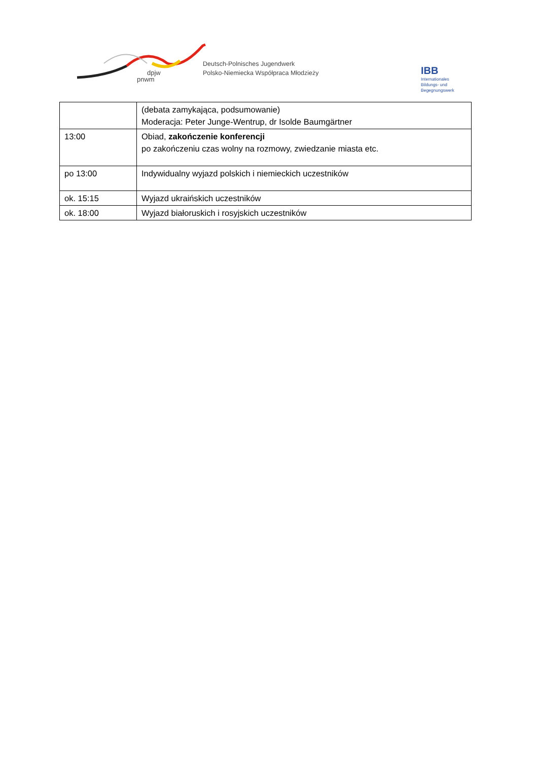dpjw
pnwm
Deutsch-Polnisches Jugendwerk
Polsko-Niemiecka Współpraca Młodzieży
IBB
Internationales
Bildungs- und
Begegnungswerk
| | (debata zamykająca, podsumowanie) Moderacja: Peter Junge-Wentrup, dr Isolde Baumgärtner |
| 13:00 | Obiad, zakończenie konferencji po zakończeniu czas wolny na rozmowy, zwiedzanie miasta etc. |
| po 13:00 | Indywidualny wyjazd polskich i niemieckich uczestników |
| ok. 15:15 | Wyjazd ukraińskich uczestników |
| ok. 18:00 | Wyjazd białoruskich i rosyjskich uczestników |